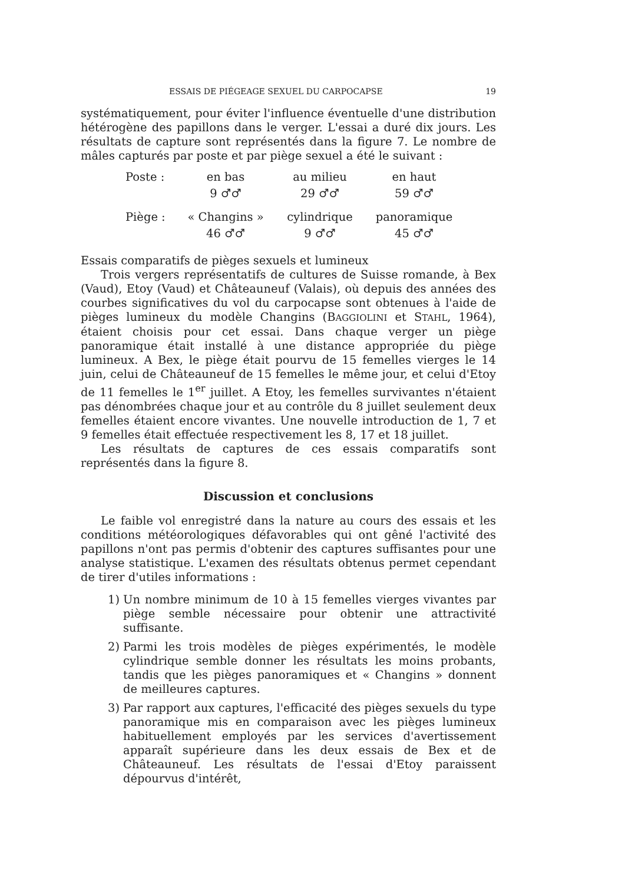ESSAIS DE PIÉGEAGE SEXUEL DU CARPOCAPSE 19
systématiquement, pour éviter l'influence éventuelle d'une distribution hétérogène des papillons dans le verger. L'essai a duré dix jours. Les résultats de capture sont représentés dans la figure 7. Le nombre de mâles capturés par poste et par piège sexuel a été le suivant :
| Poste : | en bas | au milieu | en haut |
| | 9 ♂♂ | 29 ♂♂ | 59 ♂♂ |
| Piège : | « Changins » | cylindrique | panoramique |
| | 46 ♂♂ | 9 ♂♂ | 45 ♂♂ |
Essais comparatifs de pièges sexuels et lumineux
Trois vergers représentatifs de cultures de Suisse romande, à Bex (Vaud), Etoy (Vaud) et Châteauneuf (Valais), où depuis des années des courbes significatives du vol du carpocapse sont obtenues à l'aide de pièges lumineux du modèle Changins (BAGGIOLINI et STAHL, 1964), étaient choisis pour cet essai. Dans chaque verger un piège panoramique était installé à une distance appropriée du piège lumineux. A Bex, le piège était pourvu de 15 femelles vierges le 14 juin, celui de Châteauneuf de 15 femelles le même jour, et celui d'Etoy de 11 femelles le 1<sup>er</sup> juillet. A Etoy, les femelles survivantes n'étaient pas dénombrées chaque jour et au contrôle du 8 juillet seulement deux femelles étaient encore vivantes. Une nouvelle introduction de 1, 7 et 9 femelles était effectuée respectivement les 8, 17 et 18 juillet.
Les résultats de captures de ces essais comparatifs sont représentés dans la figure 8.
Discussion et conclusions
Le faible vol enregistré dans la nature au cours des essais et les conditions météorologiques défavorables qui ont gêné l'activité des papillons n'ont pas permis d'obtenir des captures suffisantes pour une analyse statistique. L'examen des résultats obtenus permet cependant de tirer d'utiles informations :
1) Un nombre minimum de 10 à 15 femelles vierges vivantes par piège semble nécessaire pour obtenir une attractivité suffisante.
2) Parmi les trois modèles de pièges expérimentés, le modèle cylindrique semble donner les résultats les moins probants, tandis que les pièges panoramiques et « Changins » donnent de meilleures captures.
3) Par rapport aux captures, l'efficacité des pièges sexuels du type panoramique mis en comparaison avec les pièges lumineux habituellement employés par les services d'avertissement apparaît supérieure dans les deux essais de Bex et de Châteauneuf. Les résultats de l'essai d'Etoy paraissent dépourvus d'intérêt,